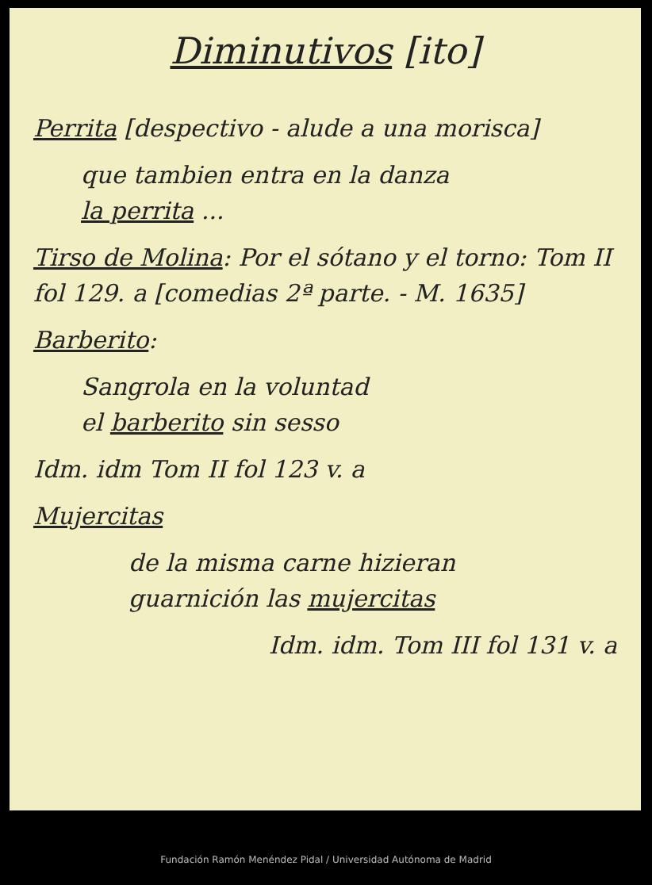Diminutivos [ito]
Perrita [despectivo - alude a una morisca]
que tambien entra en la danza
la perrita ...
Tirso de Molina: Por el sótano y el torno: Tom II fol 129. a [comedias 2ª parte. - M. 1635]
Barberito:
Sangrola en la voluntad
el barberito sin sesso
Idm. idm Tom II fol 123 v. a
Mujercitas
de la misma carne hizieran
guarnición las mujercitas
Idm. idm. Tom III fol 131 v. a
Fundación Ramón Menéndez Pidal / Universidad Autónoma de Madrid